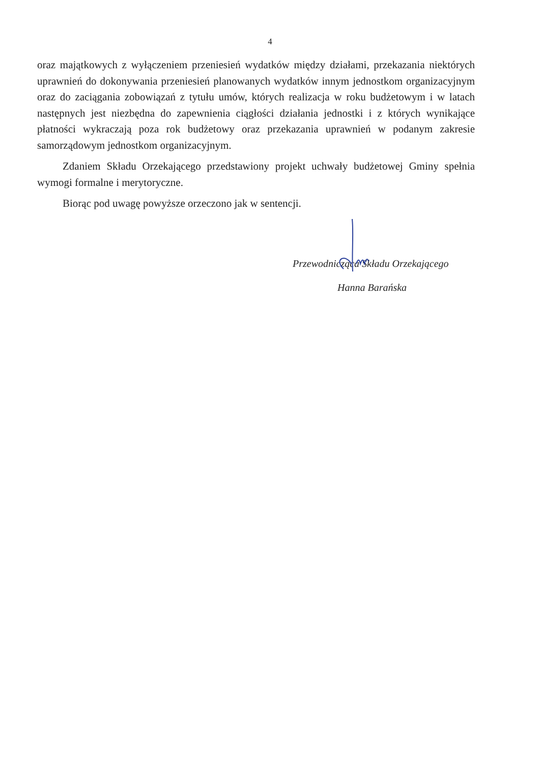4
oraz majątkowych z wyłączeniem przeniesień wydatków między działami, przekazania niektórych uprawnień do dokonywania przeniesień planowanych wydatków innym jednostkom organizacyjnym oraz do zaciągania zobowiązań z tytułu umów, których realizacja w roku budżetowym i w latach następnych jest niezbędna do zapewnienia ciągłości działania jednostki i z których wynikające płatności wykraczają poza rok budżetowy oraz przekazania uprawnień w podanym zakresie samorządowym jednostkom organizacyjnym.
Zdaniem Składu Orzekającego przedstawiony projekt uchwały budżetowej Gminy spełnia wymogi formalne i merytoryczne.
Biorąc pod uwagę powyższe orzeczono jak w sentencji.
Przewodnicząca Składu Orzekającego
Hanna Barańska